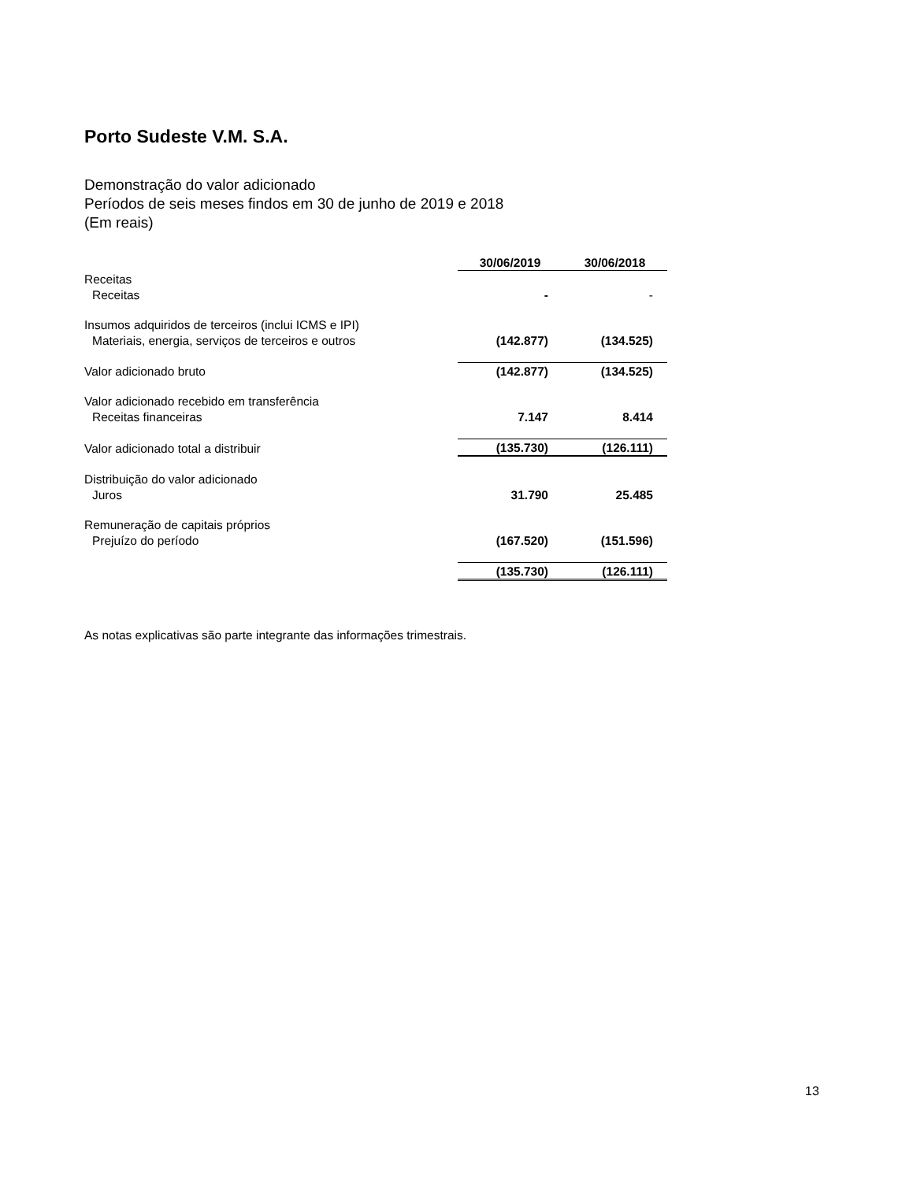Porto Sudeste V.M. S.A.
Demonstração do valor adicionado
Períodos de seis meses findos em 30 de junho de 2019 e 2018
(Em reais)
| | 30/06/2019 | 30/06/2018 |
| Receitas | | |
| Receitas | - | - |
| Insumos adquiridos de terceiros (inclui ICMS e IPI) | | |
| Materiais, energia, serviços de terceiros e outros | (142.877) | (134.525) |
| Valor adicionado bruto | (142.877) | (134.525) |
| Valor adicionado recebido em transferência | | |
| Receitas financeiras | 7.147 | 8.414 |
| Valor adicionado total a distribuir | (135.730) | (126.111) |
| Distribuição do valor adicionado | | |
| Juros | 31.790 | 25.485 |
| Remuneração de capitais próprios | | |
| Prejuízo do período | (167.520) | (151.596) |
| | (135.730) | (126.111) |
As notas explicativas são parte integrante das informações trimestrais.
13